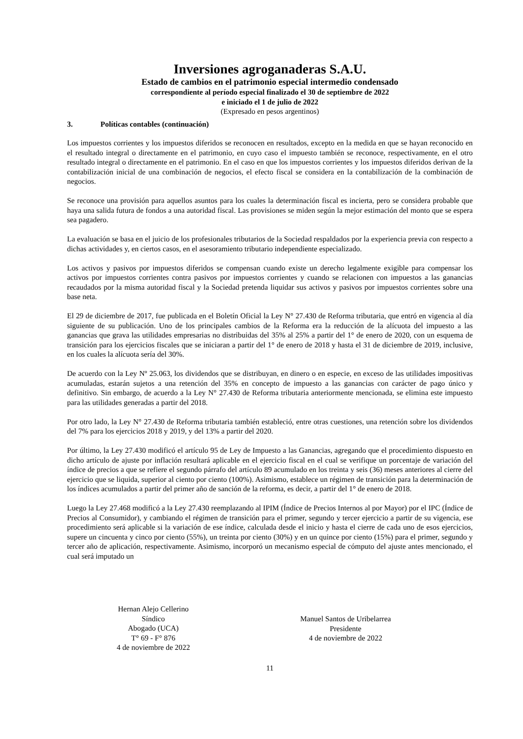Inversiones agroganaderas S.A.U.
Estado de cambios en el patrimonio especial intermedio condensado
correspondiente al período especial finalizado el 30 de septiembre de 2022
e iniciado el 1 de julio de 2022
(Expresado en pesos argentinos)
3. Políticas contables (continuación)
Los impuestos corrientes y los impuestos diferidos se reconocen en resultados, excepto en la medida en que se hayan reconocido en el resultado integral o directamente en el patrimonio, en cuyo caso el impuesto también se reconoce, respectivamente, en el otro resultado integral o directamente en el patrimonio. En el caso en que los impuestos corrientes y los impuestos diferidos derivan de la contabilización inicial de una combinación de negocios, el efecto fiscal se considera en la contabilización de la combinación de negocios.
Se reconoce una provisión para aquellos asuntos para los cuales la determinación fiscal es incierta, pero se considera probable que haya una salida futura de fondos a una autoridad fiscal. Las provisiones se miden según la mejor estimación del monto que se espera sea pagadero.
La evaluación se basa en el juicio de los profesionales tributarios de la Sociedad respaldados por la experiencia previa con respecto a dichas actividades y, en ciertos casos, en el asesoramiento tributario independiente especializado.
Los activos y pasivos por impuestos diferidos se compensan cuando existe un derecho legalmente exigible para compensar los activos por impuestos corrientes contra pasivos por impuestos corrientes y cuando se relacionen con impuestos a las ganancias recaudados por la misma autoridad fiscal y la Sociedad pretenda liquidar sus activos y pasivos por impuestos corrientes sobre una base neta.
El 29 de diciembre de 2017, fue publicada en el Boletín Oficial la Ley N° 27.430 de Reforma tributaria, que entró en vigencia al día siguiente de su publicación. Uno de los principales cambios de la Reforma era la reducción de la alícuota del impuesto a las ganancias que grava las utilidades empresarias no distribuidas del 35% al 25% a partir del 1° de enero de 2020, con un esquema de transición para los ejercicios fiscales que se iniciaran a partir del 1° de enero de 2018 y hasta el 31 de diciembre de 2019, inclusive, en los cuales la alícuota sería del 30%.
De acuerdo con la Ley Nº 25.063, los dividendos que se distribuyan, en dinero o en especie, en exceso de las utilidades impositivas acumuladas, estarán sujetos a una retención del 35% en concepto de impuesto a las ganancias con carácter de pago único y definitivo. Sin embargo, de acuerdo a la Ley N° 27.430 de Reforma tributaria anteriormente mencionada, se elimina este impuesto para las utilidades generadas a partir del 2018.
Por otro lado, la Ley N° 27.430 de Reforma tributaria también estableció, entre otras cuestiones, una retención sobre los dividendos del 7% para los ejercicios 2018 y 2019, y del 13% a partir del 2020.
Por último, la Ley 27.430 modificó el artículo 95 de Ley de Impuesto a las Ganancias, agregando que el procedimiento dispuesto en dicho artículo de ajuste por inflación resultará aplicable en el ejercicio fiscal en el cual se verifique un porcentaje de variación del índice de precios a que se refiere el segundo párrafo del artículo 89 acumulado en los treinta y seis (36) meses anteriores al cierre del ejercicio que se liquida, superior al ciento por ciento (100%). Asimismo, establece un régimen de transición para la determinación de los índices acumulados a partir del primer año de sanción de la reforma, es decir, a partir del 1° de enero de 2018.
Luego la Ley 27.468 modificó a la Ley 27.430 reemplazando al IPIM (Índice de Precios Internos al por Mayor) por el IPC (Índice de Precios al Consumidor), y cambiando el régimen de transición para el primer, segundo y tercer ejercicio a partir de su vigencia, ese procedimiento será aplicable si la variación de ese índice, calculada desde el inicio y hasta el cierre de cada uno de esos ejercicios, supere un cincuenta y cinco por ciento (55%), un treinta por ciento (30%) y en un quince por ciento (15%) para el primer, segundo y tercer año de aplicación, respectivamente. Asimismo, incorporó un mecanismo especial de cómputo del ajuste antes mencionado, el cual será imputado un
Hernan Alejo Cellerino
Síndico
Abogado (UCA)
T° 69 - F° 876
4 de noviembre de 2022
Manuel Santos de Uribelarrea
Presidente
4 de noviembre de 2022
11